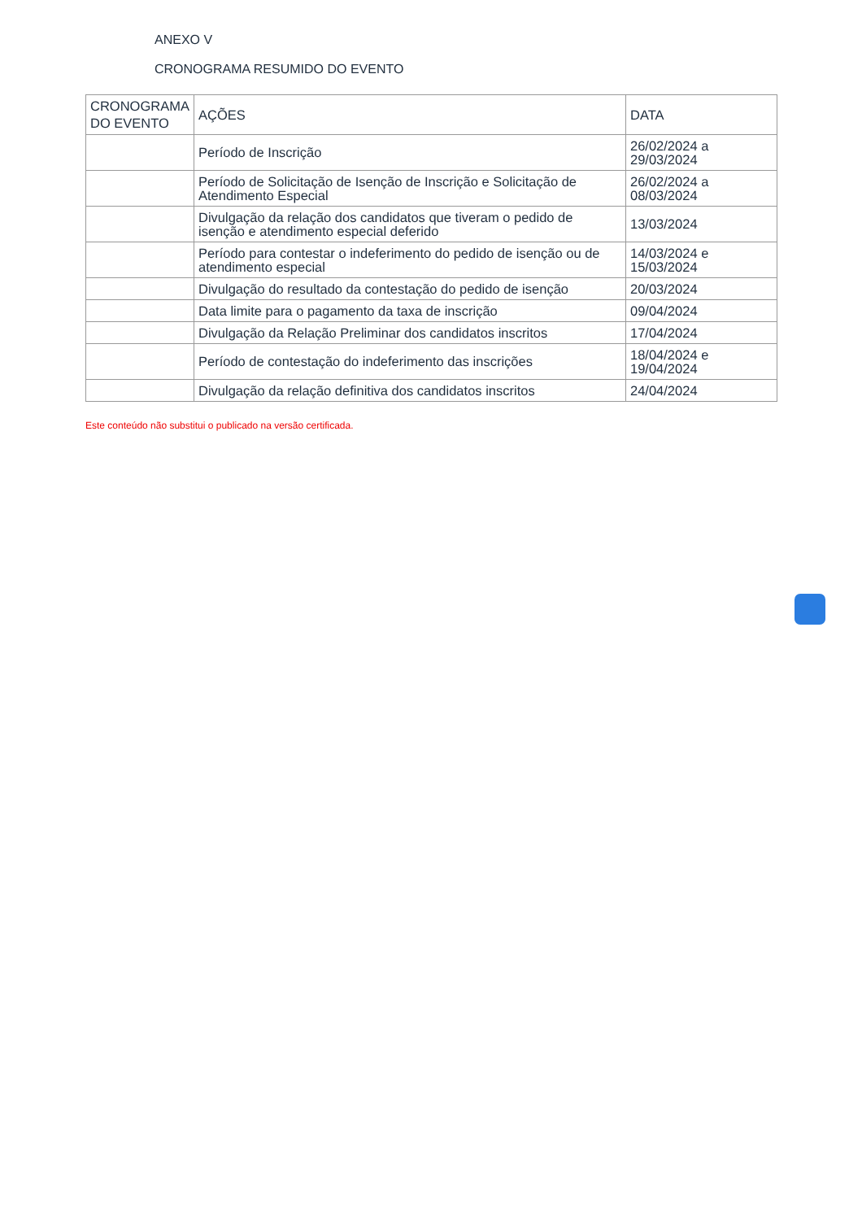ANEXO V
CRONOGRAMA RESUMIDO DO EVENTO
| CRONOGRAMA DO EVENTO | AÇÕES | DATA |
| --- | --- | --- |
| | Período de Inscrição | 26/02/2024 a 29/03/2024 |
| | Período de Solicitação de Isenção de Inscrição e Solicitação de Atendimento Especial | 26/02/2024 a 08/03/2024 |
| | Divulgação da relação dos candidatos que tiveram o pedido de isenção e atendimento especial deferido | 13/03/2024 |
| | Período para contestar o indeferimento do pedido de isenção ou de atendimento especial | 14/03/2024 e 15/03/2024 |
| | Divulgação do resultado da contestação do pedido de isenção | 20/03/2024 |
| | Data limite para o pagamento da taxa de inscrição | 09/04/2024 |
| | Divulgação da Relação Preliminar dos candidatos inscritos | 17/04/2024 |
| | Período de contestação do indeferimento das inscrições | 18/04/2024 e 19/04/2024 |
| | Divulgação da relação definitiva dos candidatos inscritos | 24/04/2024 |
Este conteúdo não substitui o publicado na versão certificada.